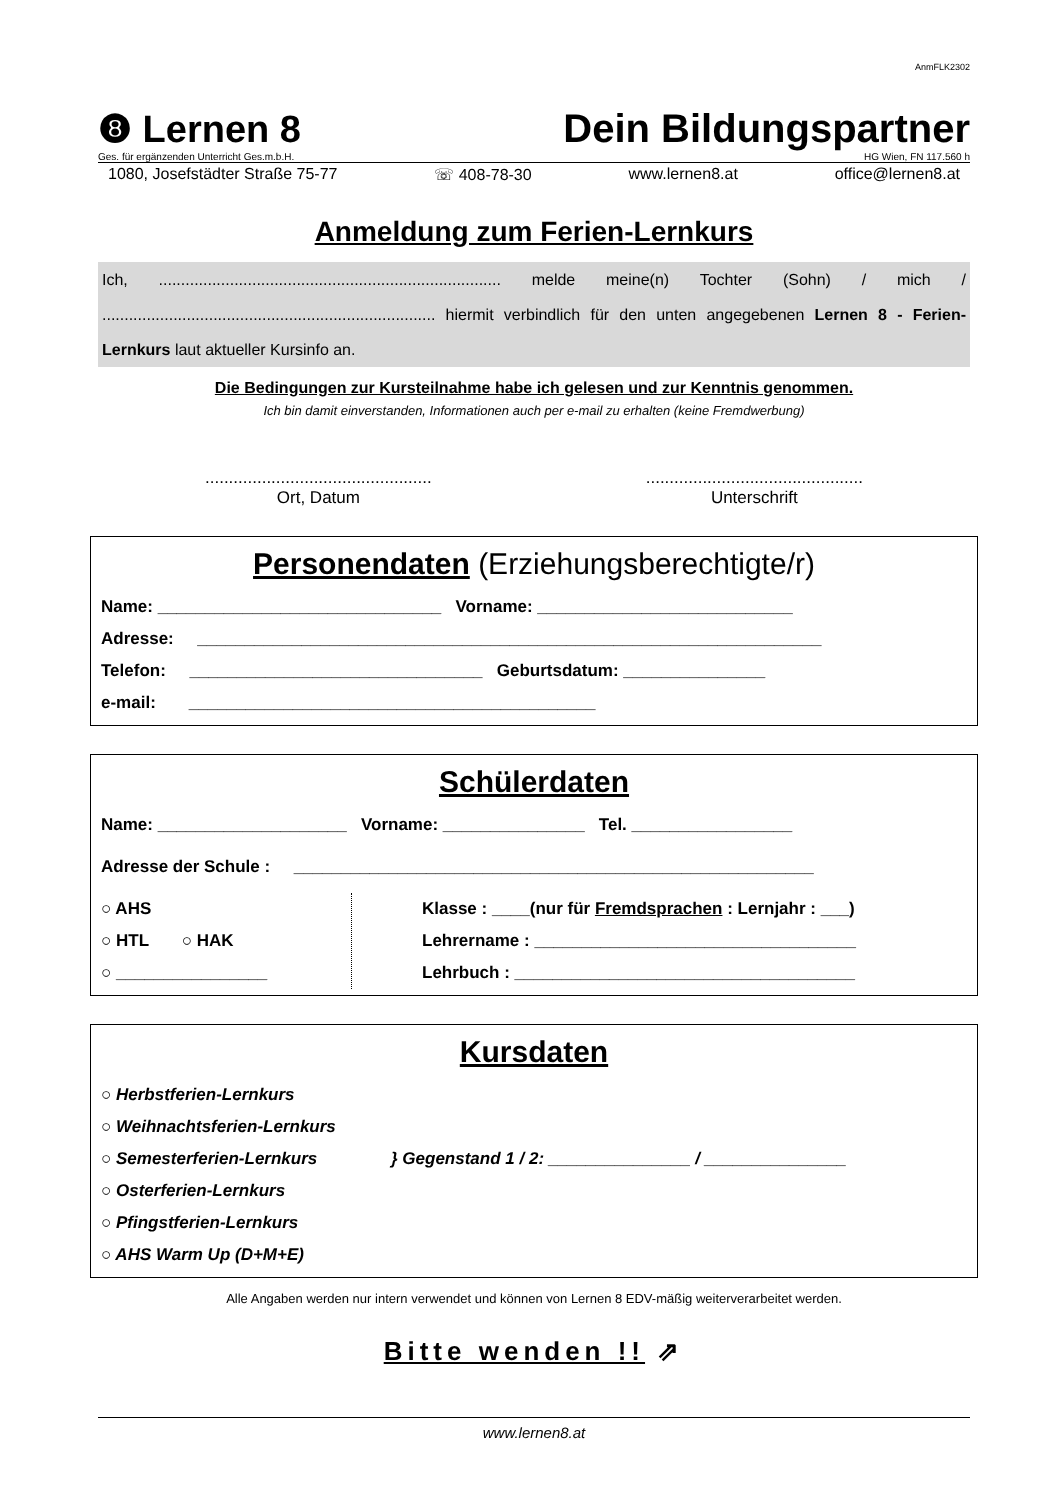AnmFLK2302
❽ Lernen 8
Dein Bildungspartner
Ges. für ergänzenden Unterricht Ges.m.b.H. HG Wien, FN 117.560 h
1080, Josefstädter Straße 75-77 ☏ 408-78-30 www.lernen8.at office@lernen8.at
Anmeldung zum Ferien-Lernkurs
Ich, ............................................................................. melde meine(n) Tochter (Sohn) / mich / ........................................................................... hiermit verbindlich für den unten angegebenen Lernen 8 - Ferien-Lernkurs laut aktueller Kursinfo an.
Die Bedingungen zur Kursteilnahme habe ich gelesen und zur Kenntnis genommen.
Ich bin damit einverstanden, Informationen auch per e-mail zu erhalten (keine Fremdwerbung)
................................................
Ort, Datum
..............................................
Unterschrift
Personendaten (Erziehungsberechtigte/r)
Name: ______________________________ Vorname: ___________________________
Adresse: __________________________________________________________________
Telefon: _______________________________ Geburtsdatum: _______________
e-mail: ___________________________________________
Schülerdaten
Name: ____________________ Vorname: _______________ Tel. _________________
Adresse der Schule : _______________________________________________________
○ AHS
○ HTL ○ HAK
○ ________________
Klasse : ____(nur für Fremdsprachen : Lernjahr : ___)
Lehrername : __________________________________
Lehrbuch : ____________________________________
Kursdaten
○ Herbstferien-Lernkurs
○ Weihnachtsferien-Lernkurs
○ Semesterferien-Lernkurs
○ Osterferien-Lernkurs
○ Pfingstferien-Lernkurs
} Gegenstand 1 / 2: _______________ / _______________
○ AHS Warm Up (D+M+E)
Alle Angaben werden nur intern verwendet und können von Lernen 8 EDV-mäßig weiterverarbeitet werden.
Bitte wenden !! ⇗
www.lernen8.at